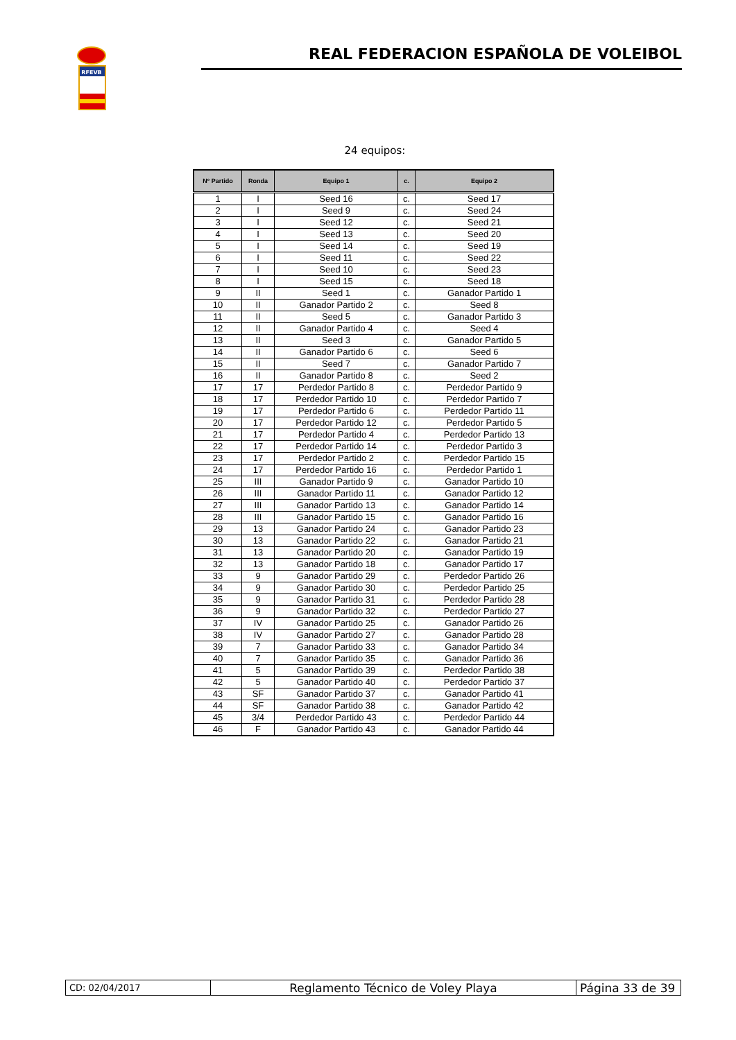RFEVB
REAL FEDERACION ESPAÑOLA DE VOLEIBOL
24 equipos:
| Nº Partido | Ronda | Equipo 1 | c. | Equipo 2 |
| --- | --- | --- | --- | --- |
| 1 | I | Seed 16 | c. | Seed 17 |
| 2 | I | Seed 9 | c. | Seed 24 |
| 3 | I | Seed 12 | c. | Seed 21 |
| 4 | I | Seed 13 | c. | Seed 20 |
| 5 | I | Seed 14 | c. | Seed 19 |
| 6 | I | Seed 11 | c. | Seed 22 |
| 7 | I | Seed 10 | c. | Seed 23 |
| 8 | I | Seed 15 | c. | Seed 18 |
| 9 | II | Seed 1 | c. | Ganador Partido 1 |
| 10 | II | Ganador Partido 2 | c. | Seed 8 |
| 11 | II | Seed 5 | c. | Ganador Partido 3 |
| 12 | II | Ganador Partido 4 | c. | Seed 4 |
| 13 | II | Seed 3 | c. | Ganador Partido 5 |
| 14 | II | Ganador Partido 6 | c. | Seed 6 |
| 15 | II | Seed 7 | c. | Ganador Partido 7 |
| 16 | II | Ganador Partido 8 | c. | Seed 2 |
| 17 | 17 | Perdedor Partido 8 | c. | Perdedor Partido 9 |
| 18 | 17 | Perdedor Partido 10 | c. | Perdedor Partido 7 |
| 19 | 17 | Perdedor Partido 6 | c. | Perdedor Partido 11 |
| 20 | 17 | Perdedor Partido 12 | c. | Perdedor Partido 5 |
| 21 | 17 | Perdedor Partido 4 | c. | Perdedor Partido 13 |
| 22 | 17 | Perdedor Partido 14 | c. | Perdedor Partido 3 |
| 23 | 17 | Perdedor Partido 2 | c. | Perdedor Partido 15 |
| 24 | 17 | Perdedor Partido 16 | c. | Perdedor Partido 1 |
| 25 | III | Ganador Partido 9 | c. | Ganador Partido 10 |
| 26 | III | Ganador Partido 11 | c. | Ganador Partido 12 |
| 27 | III | Ganador Partido 13 | c. | Ganador Partido 14 |
| 28 | III | Ganador Partido 15 | c. | Ganador Partido 16 |
| 29 | 13 | Ganador Partido 24 | c. | Ganador Partido 23 |
| 30 | 13 | Ganador Partido 22 | c. | Ganador Partido 21 |
| 31 | 13 | Ganador Partido 20 | c. | Ganador Partido 19 |
| 32 | 13 | Ganador Partido 18 | c. | Ganador Partido 17 |
| 33 | 9 | Ganador Partido 29 | c. | Perdedor Partido 26 |
| 34 | 9 | Ganador Partido 30 | c. | Perdedor Partido 25 |
| 35 | 9 | Ganador Partido 31 | c. | Perdedor Partido 28 |
| 36 | 9 | Ganador Partido 32 | c. | Perdedor Partido 27 |
| 37 | IV | Ganador Partido 25 | c. | Ganador Partido 26 |
| 38 | IV | Ganador Partido 27 | c. | Ganador Partido 28 |
| 39 | 7 | Ganador Partido 33 | c. | Ganador Partido 34 |
| 40 | 7 | Ganador Partido 35 | c. | Ganador Partido 36 |
| 41 | 5 | Ganador Partido 39 | c. | Perdedor Partido 38 |
| 42 | 5 | Ganador Partido 40 | c. | Perdedor Partido 37 |
| 43 | SF | Ganador Partido 37 | c. | Ganador Partido 41 |
| 44 | SF | Ganador Partido 38 | c. | Ganador Partido 42 |
| 45 | 3/4 | Perdedor Partido 43 | c. | Perdedor Partido 44 |
| 46 | F | Ganador Partido 43 | c. | Ganador Partido 44 |
| CD: 02/04/2017 | Reglamento Técnico de Voley Playa | Página 33 de 39 |